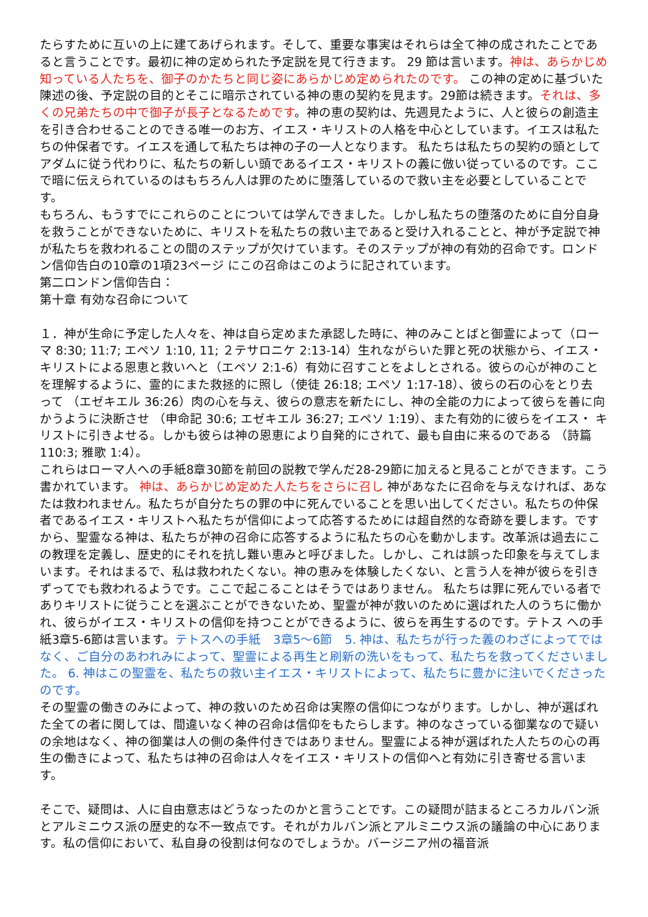たらすために互いの上に建てあげられます。そして、重要な事実はそれらは全て神の成されたことであると言うことです。最初に神の定められた予定説を見て行きます。 29 節は言います。神は、あらかじめ知っている人たちを、御子のかたちと同じ姿にあらかじめ定められたのです。 この神の定めに基づいた陳述の後、予定説の目的とそこに暗示されている神の恵の契約を見ます。29節は続きます。それは、多くの兄弟たちの中で御子が長子となるためです。神の恵の契約は、先週見たように、人と彼らの創造主を引き合わせることのできる唯一のお方、イエス・キリストの人格を中心としています。イエスは私たちの仲保者です。イエスを通して私たちは神の子の一人となります。 私たちは私たちの契約の頭としてアダムに従う代わりに、私たちの新しい頭であるイエス・キリストの義に倣い従っているのです。ここで暗に伝えられているのはもちろん人は罪のために堕落しているので救い主を必要としていることです。
もちろん、もうすでにこれらのことについては学んできました。しかし私たちの堕落のために自分自身を救うことができないために、キリストを私たちの救い主であると受け入れることと、神が予定説で神が私たちを救われることの間のステップが欠けています。そのステップが神の有効的召命です。ロンドン信仰告白の10章の1項23ページ にこの召命はこのように記されています。
第二ロンドン信仰告白：
第十章 有効な召命について
１．神が生命に予定した人々を、神は自ら定めまた承認した時に、神のみことばと御霊によって（ロー マ 8:30; 11:7; エペソ 1:10, 11; ２テサロニケ 2:13-14）生れながらいた罪と死の状態から、イエス・ キリストによる恩恵と救いへと（エペソ 2:1-6）有効に召すことをよしとされる。彼らの心が神のこと を理解するように、霊的にまた救拯的に照し（使徒 26:18; エペソ 1:17-18）、彼らの石の心をとり去 って （エゼキエル 36:26）肉の心を与え、彼らの意志を新たにし、神の全能の力によって彼らを善に向 かうように決断させ （申命記 30:6; エゼキエル 36:27; エペソ 1:19）、また有効的に彼らをイエス・ キリストに引きよせる。しかも彼らは神の恩恵により自発的にされて、最も自由に来るのである （詩篇 110:3; 雅歌 1:4）。
これらはローマ人への手紙8章30節を前回の説教で学んだ28-29節に加えると見ることができます。こう書かれています。 神は、あらかじめ定めた人たちをさらに召し 神があなたに召命を与えなければ、あなたは救われません。私たちが自分たちの罪の中に死んでいることを思い出してください。私たちの仲保者であるイエス・キリストへ私たちが信仰によって応答するためには超自然的な奇跡を要します。ですから、聖霊なる神は、私たちが神の召命に応答するように私たちの心を動かします。改革派は過去にこの教理を定義し、歴史的にそれを抗し難い恵みと呼びました。しかし、これは誤った印象を与えてしまいます。それはまるで、私は救われたくない。神の恵みを体験したくない、と言う人を神が彼らを引きずってでも救われるようです。ここで起こることはそうではありません。 私たちは罪に死んでいる者でありキリストに従うことを選ぶことができないため、聖霊が神が救いのために選ばれた人のうちに働かれ、彼らがイエス・キリストの信仰を持つことができるように、彼らを再生するのです。テトス への手紙3章5-6節は言います。テトスへの手紙　3章5〜6節　5. 神は、私たちが行った義のわざによってではなく、ご自分のあわれみによって、聖霊による再生と刷新の洗いをもって、私たちを救ってくださいました。 6. 神はこの聖霊を、私たちの救い主イエス・キリストによって、私たちに豊かに注いでくださったのです。
その聖霊の働きのみによって、神の救いのため召命は実際の信仰につながります。しかし、神が選ばれた全ての者に関しては、間違いなく神の召命は信仰をもたらします。神のなさっている御業なので疑いの余地はなく、神の御業は人の側の条件付きではありません。聖霊による神が選ばれた人たちの心の再生の働きによって、私たちは神の召命は人々をイエス・キリストの信仰へと有効に引き寄せる言います。
そこで、疑問は、人に自由意志はどうなったのかと言うことです。この疑問が詰まるところカルバン派とアルミニウス派の歴史的な不一致点です。それがカルバン派とアルミニウス派の議論の中心にあります。私の信仰において、私自身の役割は何なのでしょうか。バージニア州の福音派